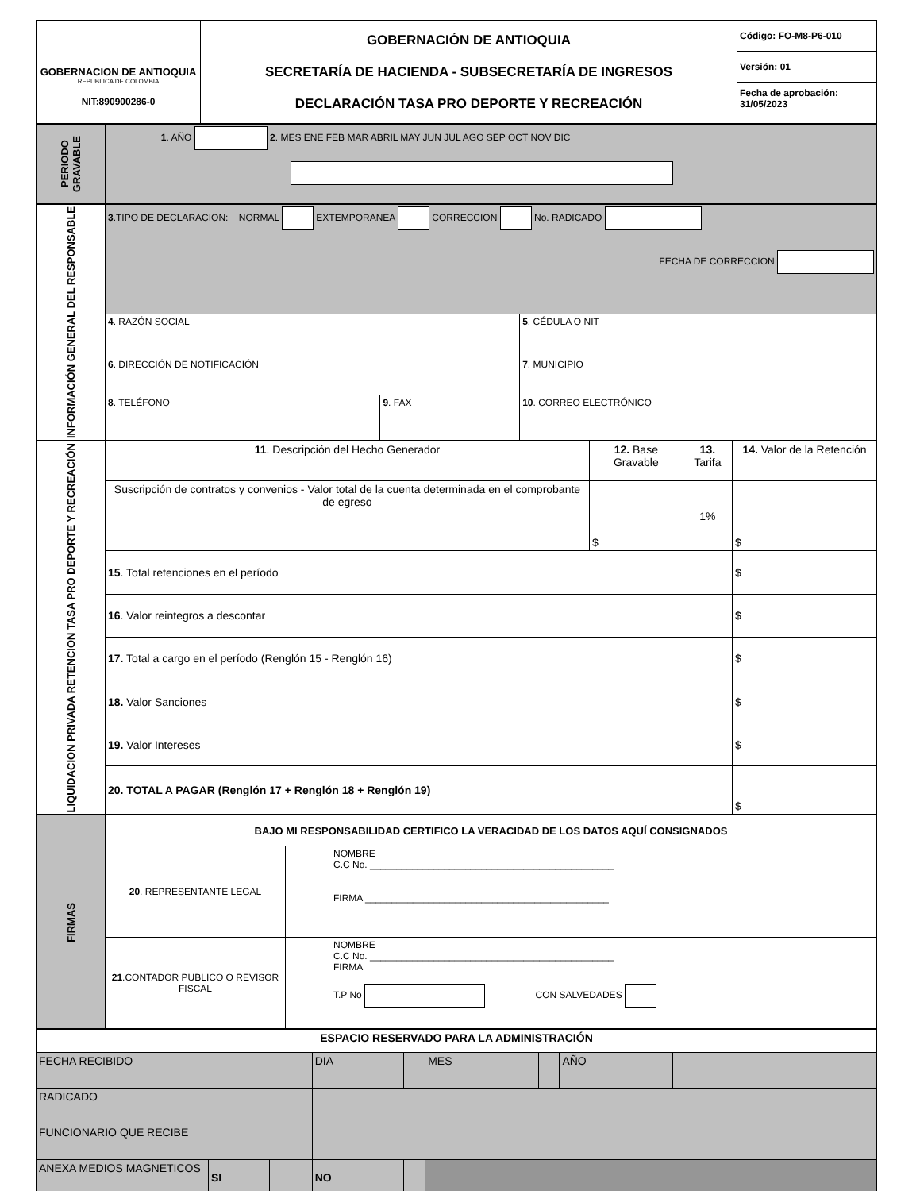| GOBERNACION DE ANTIOQUIA REPUBLICA DE COLOMBIA NIT:890900286-0 | GOBERNACIÓN DE ANTIOQUIA SECRETARÍA DE HACIENDA - SUBSECRETARÍA DE INGRESOS DECLARACIÓN TASA PRO DEPORTE Y RECREACIÓN | Código: FO-M8-P6-010 Versión: 01 Fecha de aprobación: 31/05/2023 |
| PERIODO GRAVABLE | 1 . AÑO 2 . MES ENE FEB MAR ABRIL MAY JUN JUL AGO SEP OCT NOV DIC |
| INFORMACIÓN GENERAL DEL RESPONSABLE | 3 .TIPO DE DECLARACION: NORMAL EXTEMPORANEA CORRECCION No. RADICADO FECHA DE CORRECCION | | |
| | 4 . RAZÓN SOCIAL | | 5 . CÉDULA O NIT |
| | 6 . DIRECCIÓN DE NOTIFICACIÓN | | 7 . MUNICIPIO |
| | 8 . TELÉFONO | 9 . FAX | 10 . CORREO ELECTRÓNICO |
| LIQUIDACION PRIVADA RETENCION TASA PRO DEPORTE Y RECREACIÓN | 11 . Descripción del Hecho Generador | 12. Base Gravable | 13. Tarifa | 14. Valor de la Retención |
| | Suscripción de contratos y convenios - Valor total de la cuenta determinada en el comprobante de egreso | $ | 1% | $ |
| | 15 . Total retenciones en el período | | | $ |
| | 16 . Valor reintegros a descontar | | | $ |
| | 17. Total a cargo en el período (Renglón 15 - Renglón 16) | | | $ |
| | 18. Valor Sanciones | | | $ |
| | 19. Valor Intereses | | | $ |
| | 20. TOTAL A PAGAR (Renglón 17 + Renglón 18 + Renglón 19) | | | $ |
| FIRMAS | BAJO MI RESPONSABILIDAD CERTIFICO LA VERACIDAD DE LOS DATOS AQUÍ CONSIGNADOS | |
| | 20 . REPRESENTANTE LEGAL | NOMBRE C.C No. ______________________________________________ FIRMA ______________________________________________ |
| | 21 .CONTADOR PUBLICO O REVISOR FISCAL | NOMBRE C.C No. ______________________________________________ FIRMA T.P No CON SALVEDADES |
| ESPACIO RESERVADO PARA LA ADMINISTRACIÓN | | | | | | | | | |
| FECHA RECIBIDO | | | | DIA | | MES | | AÑO | |
| RADICADO | | | | | | | | | |
| FUNCIONARIO QUE RECIBE | | | | | | | | | |
| ANEXA MEDIOS MAGNETICOS | SI | | | NO | | | | | |